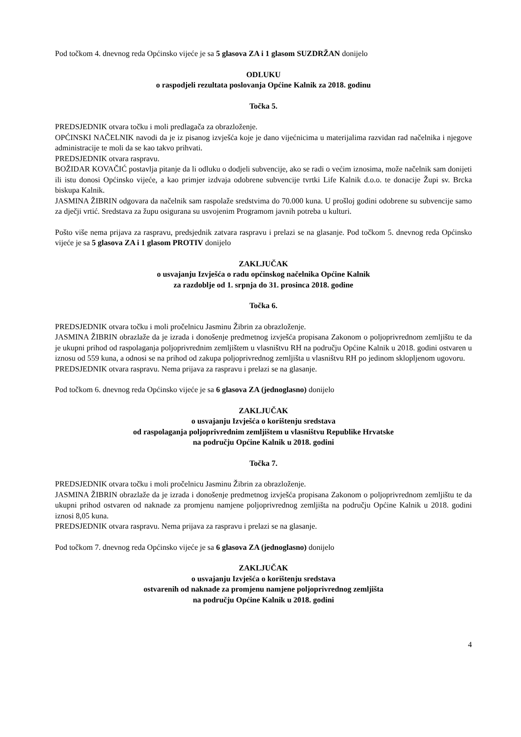Pod točkom 4. dnevnog reda Općinsko vijeće je sa 5 glasova ZA i 1 glasom SUZDRŽAN donijelo
ODLUKU
o raspodjeli rezultata poslovanja Općine Kalnik za 2018. godinu
Točka 5.
PREDSJEDNIK otvara točku i moli predlagača za obrazloženje.
OPĆINSKI NAČELNIK navodi da je iz pisanog izvješća koje je dano vijećnicima u materijalima razvidan rad načelnika i njegove administracije te moli da se kao takvo prihvati.
PREDSJEDNIK otvara raspravu.
BOŽIDAR KOVAČIĆ postavlja pitanje da li odluku o dodjeli subvencije, ako se radi o većim iznosima, može načelnik sam donijeti ili istu donosi Općinsko vijeće, a kao primjer izdvaja odobrene subvencije tvrtki Life Kalnik d.o.o. te donacije Župi sv. Brcka biskupa Kalnik.
JASMINA ŽIBRIN odgovara da načelnik sam raspolaže sredstvima do 70.000 kuna. U prošloj godini odobrene su subvencije samo za dječji vrtić. Sredstava za župu osigurana su usvojenim Programom javnih potreba u kulturi.
Pošto više nema prijava za raspravu, predsjednik zatvara raspravu i prelazi se na glasanje. Pod točkom 5. dnevnog reda Općinsko vijeće je sa 5 glasova ZA i 1 glasom PROTIV donijelo
ZAKLJUČAK
o usvajanju Izvješća o radu općinskog načelnika Općine Kalnik
za razdoblje od 1. srpnja do 31. prosinca 2018. godine
Točka 6.
PREDSJEDNIK otvara točku i moli pročelnicu Jasminu Žibrin za obrazloženje.
JASMINA ŽIBRIN obrazlaže da je izrada i donošenje predmetnog izvješća propisana Zakonom o poljoprivrednom zemljištu te da je ukupni prihod od raspolaganja poljoprivrednim zemljištem u vlasništvu RH na području Općine Kalnik u 2018. godini ostvaren u iznosu od 559 kuna, a odnosi se na prihod od zakupa poljoprivrednog zemljišta u vlasništvu RH po jedinom sklopljenom ugovoru.
PREDSJEDNIK otvara raspravu. Nema prijava za raspravu i prelazi se na glasanje.
Pod točkom 6. dnevnog reda Općinsko vijeće je sa 6 glasova ZA (jednoglasno) donijelo
ZAKLJUČAK
o usvajanju Izvješća o korištenju sredstava
od raspolaganja poljoprivrednim zemljištem u vlasništvu Republike Hrvatske
na području Općine Kalnik u 2018. godini
Točka 7.
PREDSJEDNIK otvara točku i moli pročelnicu Jasminu Žibrin za obrazloženje.
JASMINA ŽIBRIN obrazlaže da je izrada i donošenje predmetnog izvješća propisana Zakonom o poljoprivrednom zemljištu te da ukupni prihod ostvaren od naknade za promjenu namjene poljoprivrednog zemljišta na području Općine Kalnik u 2018. godini iznosi 8,05 kuna.
PREDSJEDNIK otvara raspravu. Nema prijava za raspravu i prelazi se na glasanje.
Pod točkom 7. dnevnog reda Općinsko vijeće je sa 6 glasova ZA (jednoglasno) donijelo
ZAKLJUČAK
o usvajanju Izvješća o korištenju sredstava
ostvarenih od naknade za promjenu namjene poljoprivrednog zemljišta
na području Općine Kalnik u 2018. godini
4